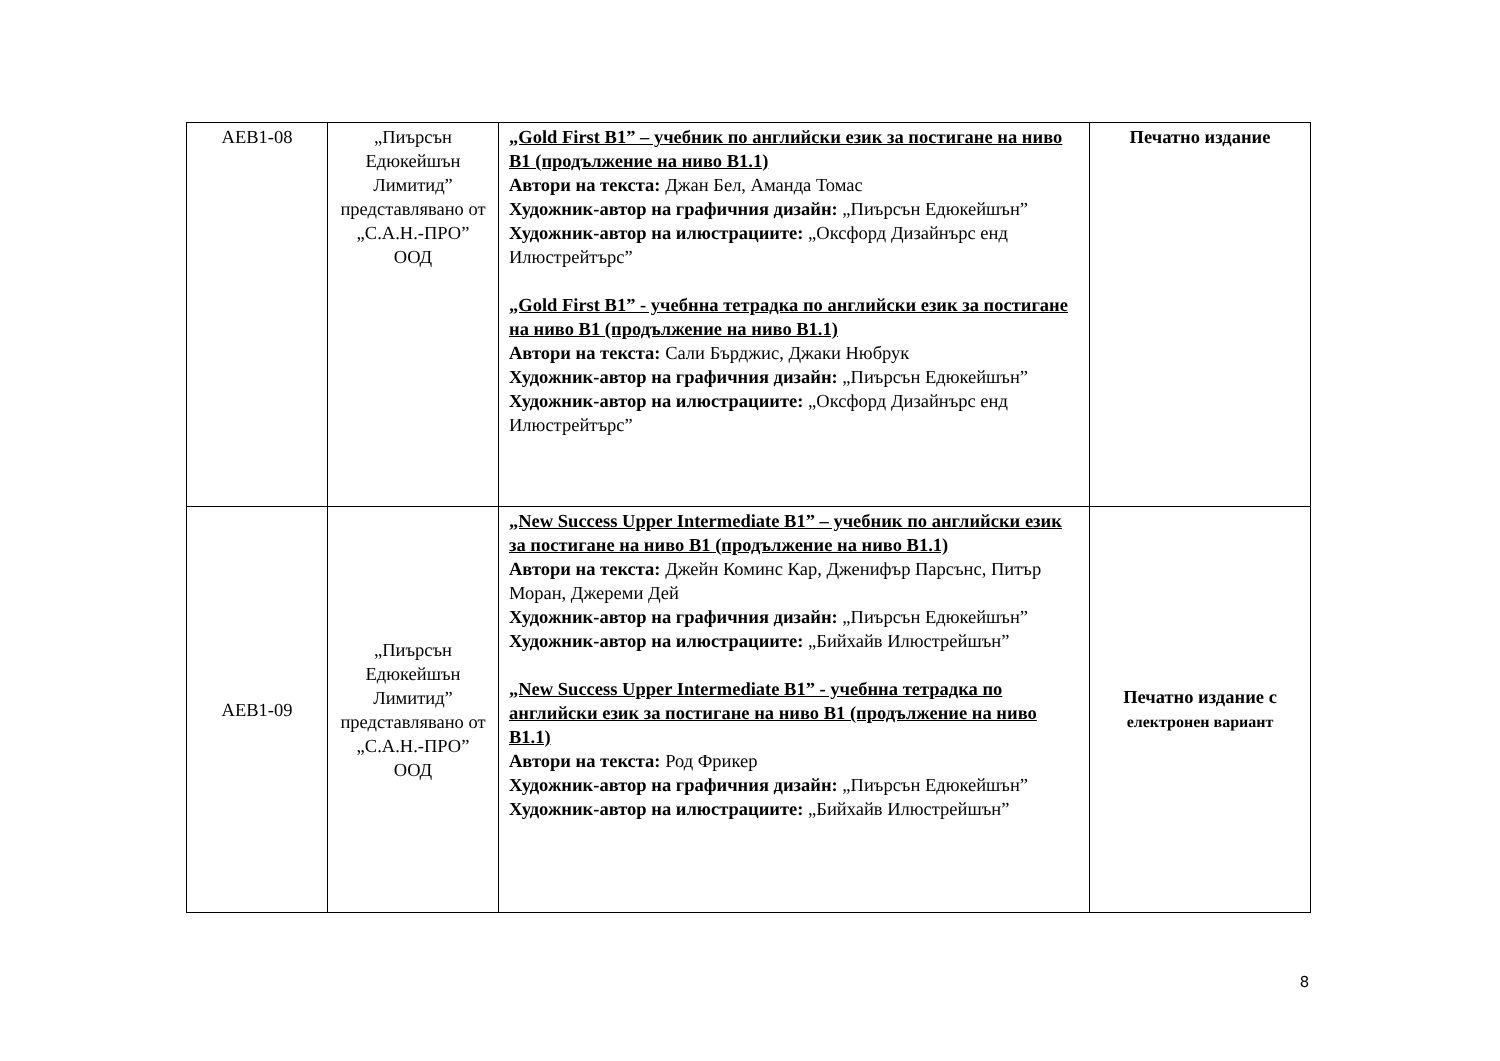| АЕВ1-08 | „Пиърсън Едюкейшън Лимитид” представлявано от „С.А.Н.-ПРО” ООД | „Gold First B1” – учебник по английски език за постигане на ниво B1 (продължение на ниво B1.1) Автори на текста: Джан Бел, Аманда Томас Художник-автор на графичния дизайн: „Пиърсън Едюкейшън” Художник-автор на илюстрациите: „Оксфорд Дизайнърс енд Илюстрейтърс” „Gold First B1” - учебнна тетрадка по английски език за постигане на ниво B1 (продължение на ниво B1.1) Автори на текста: Сали Бърджис, Джаки Нюбрук Художник-автор на графичния дизайн: „Пиърсън Едюкейшън” Художник-автор на илюстрациите: „Оксфорд Дизайнърс енд Илюстрейтърс” | Печатно издание |
| АЕВ1-09 | „Пиърсън Едюкейшън Лимитид” представлявано от „С.А.Н.-ПРО” ООД | „New Success Upper Intermediate B1” – учебник по английски език за постигане на ниво B1 (продължение на ниво B1.1) Автори на текста: Джейн Коминс Кар, Дженифър Парсънс, Питър Моран, Джереми Дей Художник-автор на графичния дизайн: „Пиърсън Едюкейшън” Художник-автор на илюстрациите: „Бийхайв Илюстрейшън” „New Success Upper Intermediate B1” - учебнна тетрадка по английски език за постигане на ниво B1 (продължение на ниво B1.1) Автори на текста: Род Фрикер Художник-автор на графичния дизайн: „Пиърсън Едюкейшън” Художник-автор на илюстрациите: „Бийхайв Илюстрейшън” | Печатно издание с електронен вариант |
8